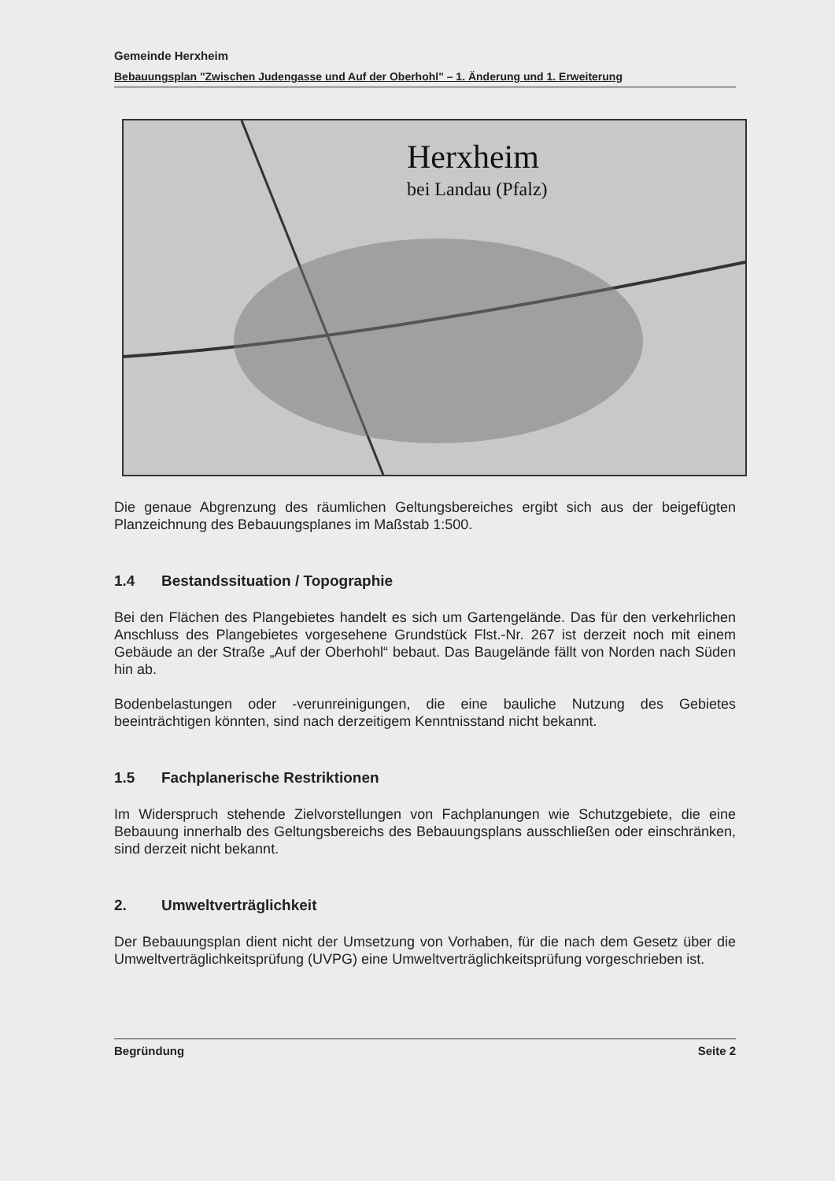Gemeinde Herxheim
Bebauungsplan "Zwischen Judengasse und Auf der Oberhohl" – 1. Änderung und 1. Erweiterung
Herxheim
bei Landau (Pfalz)
Die genaue Abgrenzung des räumlichen Geltungsbereiches ergibt sich aus der beigefügten Planzeichnung des Bebauungsplanes im Maßstab 1:500.
1.4 Bestandssituation / Topographie
Bei den Flächen des Plangebietes handelt es sich um Gartengelände. Das für den verkehrlichen Anschluss des Plangebietes vorgesehene Grundstück Flst.-Nr. 267 ist derzeit noch mit einem Gebäude an der Straße „Auf der Oberhohl“ bebaut. Das Baugelände fällt von Norden nach Süden hin ab.
Bodenbelastungen oder -verunreinigungen, die eine bauliche Nutzung des Gebietes beeinträchtigen könnten, sind nach derzeitigem Kenntnisstand nicht bekannt.
1.5 Fachplanerische Restriktionen
Im Widerspruch stehende Zielvorstellungen von Fachplanungen wie Schutzgebiete, die eine Bebauung innerhalb des Geltungsbereichs des Bebauungsplans ausschließen oder einschränken, sind derzeit nicht bekannt.
2. Umweltverträglichkeit
Der Bebauungsplan dient nicht der Umsetzung von Vorhaben, für die nach dem Gesetz über die Umweltverträglichkeitsprüfung (UVPG) eine Umweltverträglichkeitsprüfung vorgeschrieben ist.
Begründung Seite 2